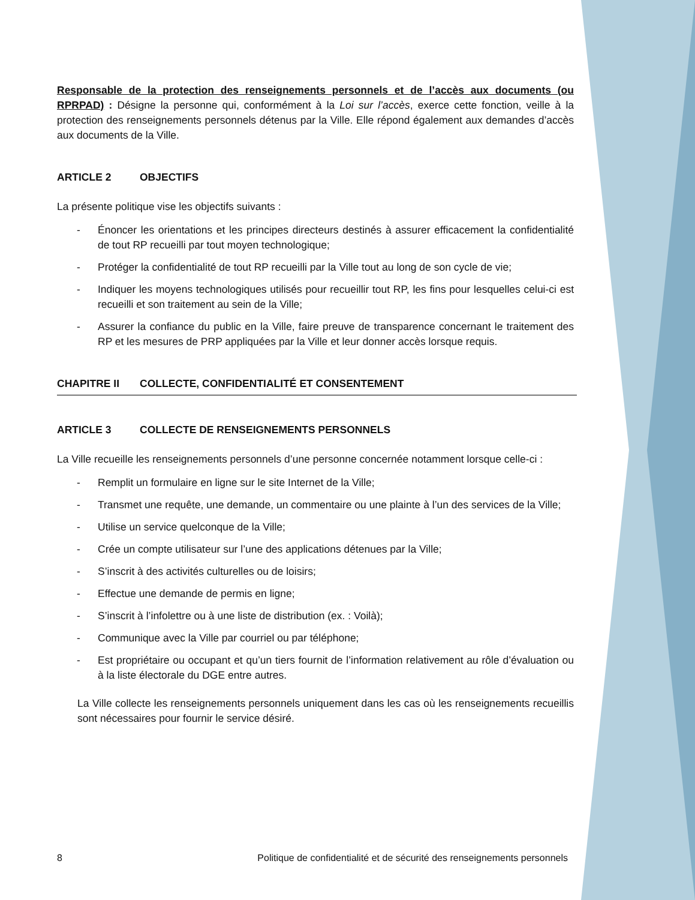Responsable de la protection des renseignements personnels et de l’accès aux documents (ou RPRPAD) : Désigne la personne qui, conformément à la Loi sur l’accès, exerce cette fonction, veille à la protection des renseignements personnels détenus par la Ville. Elle répond également aux demandes d’accès aux documents de la Ville.
ARTICLE 2 OBJECTIFS
La présente politique vise les objectifs suivants :
- Énoncer les orientations et les principes directeurs destinés à assurer efficacement la confidentialité de tout RP recueilli par tout moyen technologique;
- Protéger la confidentialité de tout RP recueilli par la Ville tout au long de son cycle de vie;
- Indiquer les moyens technologiques utilisés pour recueillir tout RP, les fins pour lesquelles celui-ci est recueilli et son traitement au sein de la Ville;
- Assurer la confiance du public en la Ville, faire preuve de transparence concernant le traitement des RP et les mesures de PRP appliquées par la Ville et leur donner accès lorsque requis.
CHAPITRE II COLLECTE, CONFIDENTIALITÉ ET CONSENTEMENT
ARTICLE 3 COLLECTE DE RENSEIGNEMENTS PERSONNELS
La Ville recueille les renseignements personnels d’une personne concernée notamment lorsque celle-ci :
- Remplit un formulaire en ligne sur le site Internet de la Ville;
- Transmet une requête, une demande, un commentaire ou une plainte à l’un des services de la Ville;
- Utilise un service quelconque de la Ville;
- Crée un compte utilisateur sur l’une des applications détenues par la Ville;
- S’inscrit à des activités culturelles ou de loisirs;
- Effectue une demande de permis en ligne;
- S’inscrit à l’infolettre ou à une liste de distribution (ex. : Voilà);
- Communique avec la Ville par courriel ou par téléphone;
- Est propriétaire ou occupant et qu’un tiers fournit de l’information relativement au rôle d’évaluation ou à la liste électorale du DGE entre autres.
La Ville collecte les renseignements personnels uniquement dans les cas où les renseignements recueillis sont nécessaires pour fournir le service désiré.
8 Politique de confidentialité et de sécurité des renseignements personnels